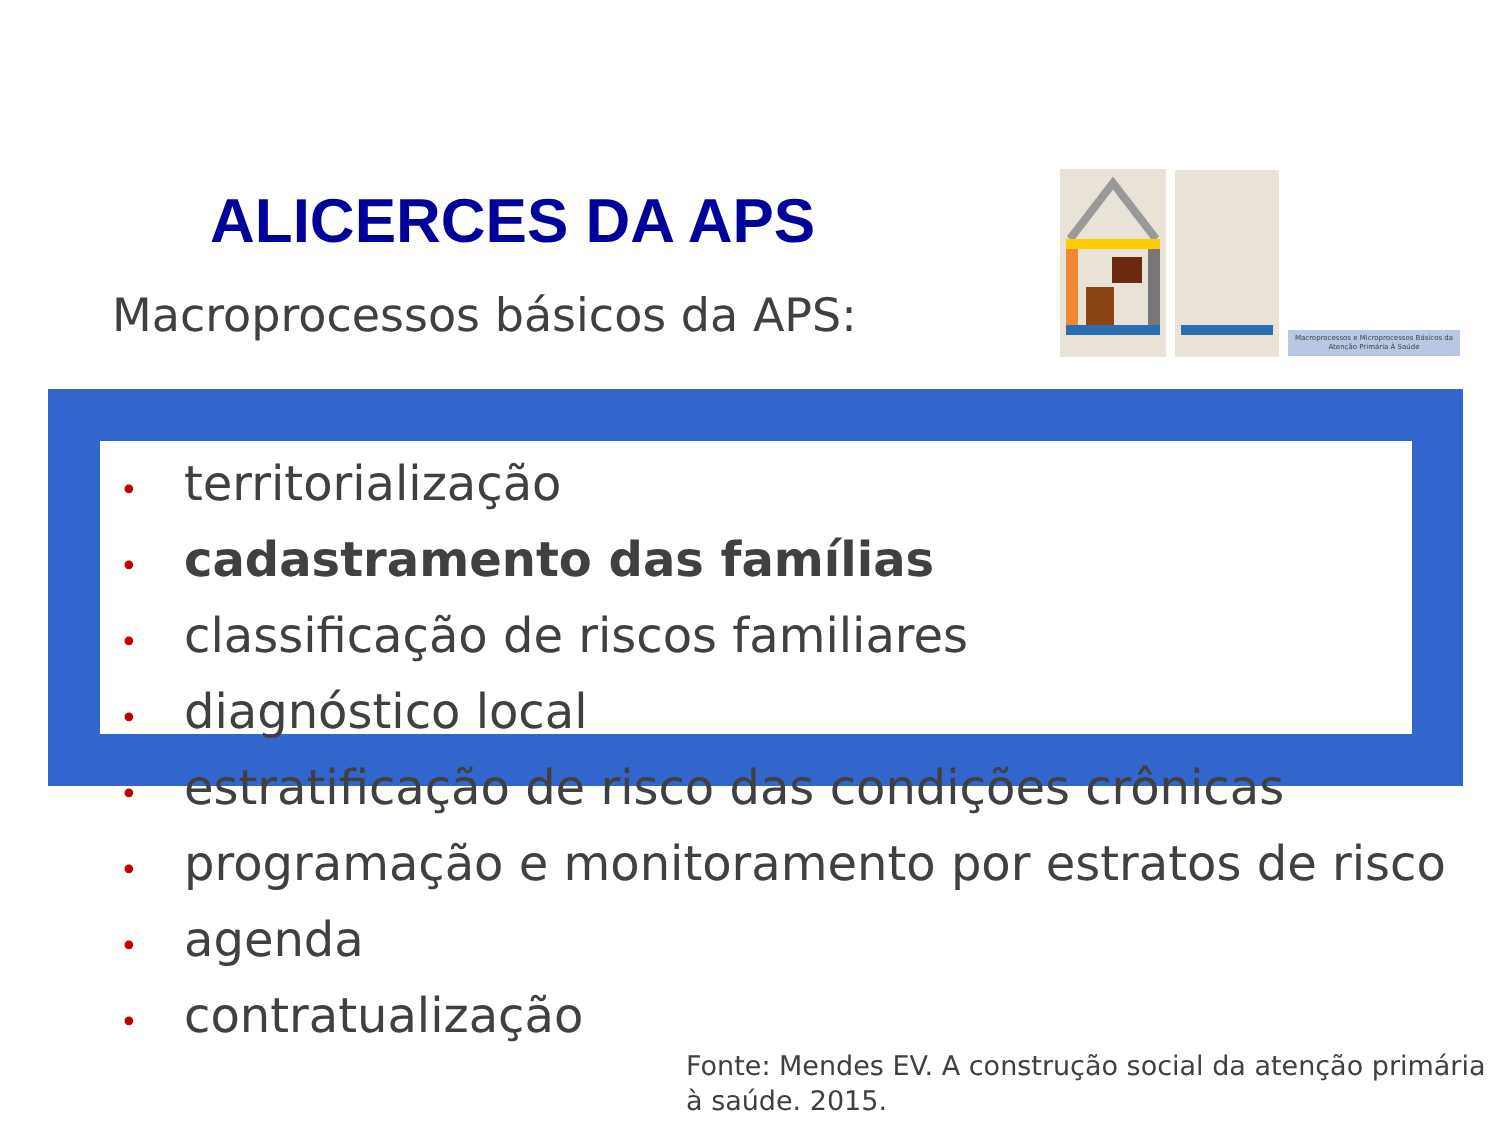ALICERCES DA APS
Macroprocessos básicos da APS:
Macroprocessos e Microprocessos Básicos da Atenção Primária À Saúde
• territorialização
• cadastramento das famílias
• classificação de riscos familiares
• diagnóstico local
• estratificação de risco das condições crônicas
• programação e monitoramento por estratos de risco
• agenda
• contratualização
Fonte: Mendes EV. A construção social da atenção primária à saúde. 2015.